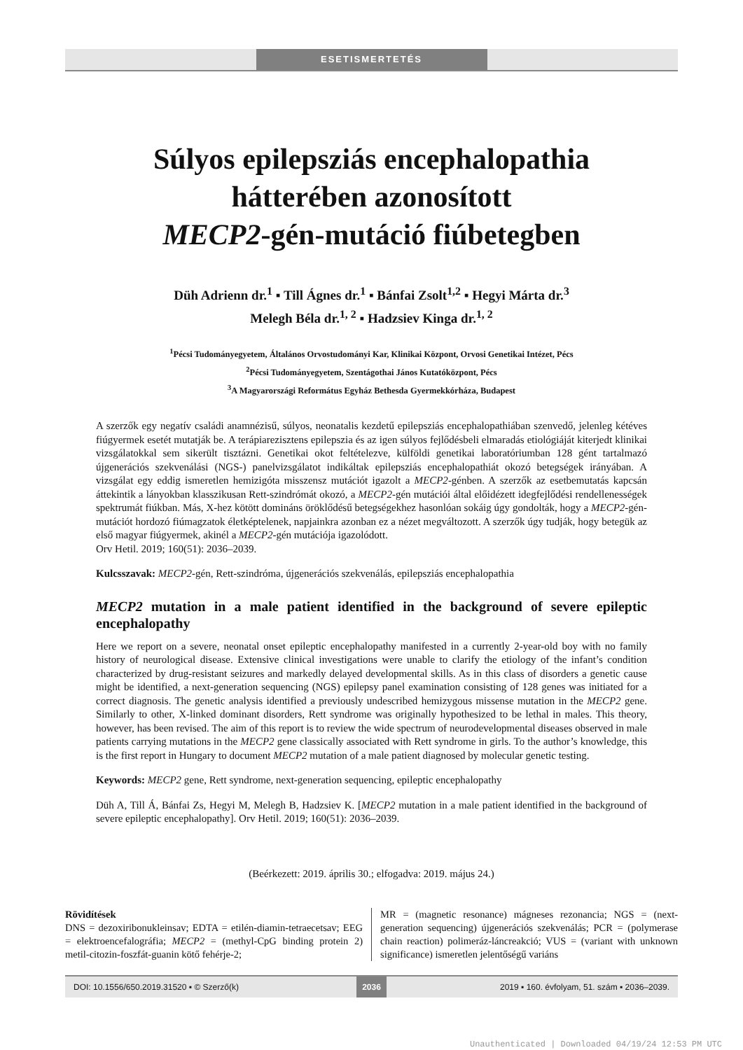ESETISMERTETÉS
Súlyos epilepsziás encephalopathia
hátterében azonosított
MECP2-gén-mutáció fiúbetegben
Düh Adrienn dr.<sup>1</sup> ▪ Till Ágnes dr.<sup>1</sup> ▪ Bánfai Zsolt<sup>1,2</sup> ▪ Hegyi Márta dr.<sup>3</sup>
Melegh Béla dr.<sup>1, 2</sup> ▪ Hadzsiev Kinga dr.<sup>1, 2</sup>
<sup>1</sup> Pécsi Tudományegyetem, Általános Orvostudományi Kar, Klinikai Központ, Orvosi Genetikai Intézet, Pécs
<sup>2</sup> Pécsi Tudományegyetem, Szentágothai János Kutatóközpont, Pécs
<sup>3</sup> A Magyarországi Református Egyház Bethesda Gyermekkórháza, Budapest
A szerzők egy negatív családi anamnézisű, súlyos, neonatalis kezdetű epilepsziás encephalopathiában szenvedő, jelenleg kétéves fiúgyermek esetét mutatják be. A terápiarezisztens epilepszia és az igen súlyos fejlődésbeli elmaradás etiológiáját kiterjedt klinikai vizsgálatokkal sem sikerült tisztázni. Genetikai okot feltételezve, külföldi genetikai laboratóriumban 128 gént tartalmazó újgenerációs szekvenálási (NGS-) panelvizsgálatot indikáltak epilepsziás encephalopathiát okozó betegségek irányában. A vizsgálat egy eddig ismeretlen hemizigóta misszensz mutációt igazolt a MECP2-génben. A szerzők az esetbemutatás kapcsán áttekintik a lányokban klasszikusan Rett-szindrómát okozó, a MECP2-gén mutációi által előidézett idegfejlődési rendellenességek spektrumát fiúkban. Más, X-hez kötött domináns öröklődésű betegségekhez hasonlóan sokáig úgy gondolták, hogy a MECP2-gén-mutációt hordozó fiúmagzatok életképtelenek, napjainkra azonban ez a nézet megváltozott. A szerzők úgy tudják, hogy betegük az első magyar fiúgyermek, akinél a MECP2-gén mutációja igazolódott.
Orv Hetil. 2019; 160(51): 2036–2039.
Kulcsszavak: MECP2-gén, Rett-szindróma, újgenerációs szekvenálás, epilepsziás encephalopathia
MECP2 mutation in a male patient identified in the background of severe epileptic encephalopathy
Here we report on a severe, neonatal onset epileptic encephalopathy manifested in a currently 2-year-old boy with no family history of neurological disease. Extensive clinical investigations were unable to clarify the etiology of the infant’s condition characterized by drug-resistant seizures and markedly delayed developmental skills. As in this class of disorders a genetic cause might be identified, a next-generation sequencing (NGS) epilepsy panel examination consisting of 128 genes was initiated for a correct diagnosis. The genetic analysis identified a previously undescribed hemizygous missense mutation in the MECP2 gene. Similarly to other, X-linked dominant disorders, Rett syndrome was originally hypothesized to be lethal in males. This theory, however, has been revised. The aim of this report is to review the wide spectrum of neurodevelopmental diseases observed in male patients carrying mutations in the MECP2 gene classically associated with Rett syndrome in girls. To the author’s knowledge, this is the first report in Hungary to document MECP2 mutation of a male patient diagnosed by molecular genetic testing.
Keywords: MECP2 gene, Rett syndrome, next-generation sequencing, epileptic encephalopathy
Düh A, Till Á, Bánfai Zs, Hegyi M, Melegh B, Hadzsiev K. [MECP2 mutation in a male patient identified in the background of severe epileptic encephalopathy]. Orv Hetil. 2019; 160(51): 2036–2039.
(Beérkezett: 2019. április 30.; elfogadva: 2019. május 24.)
Rövidítések
DNS = dezoxiribonukleinsav; EDTA = etilén-diamin-tetraecetsav; EEG = elektroencefalográfia; MECP2 = (methyl-CpG binding protein 2) metil-citozin-foszfát-guanin kötő fehérje-2;
MR = (magnetic resonance) mágneses rezonancia; NGS = (next-generation sequencing) újgenerációs szekvenálás; PCR = (polymerase chain reaction) polimeráz-láncreakció; VUS = (variant with unknown significance) ismeretlen jelentőségű variáns
DOI: 10.1556/650.2019.31520 ▪ © Szerző(k)
2036 2019 ▪ 160. évfolyam, 51. szám ▪ 2036–2039.
Unauthenticated | Downloaded 04/19/24 12:53 PM UTC